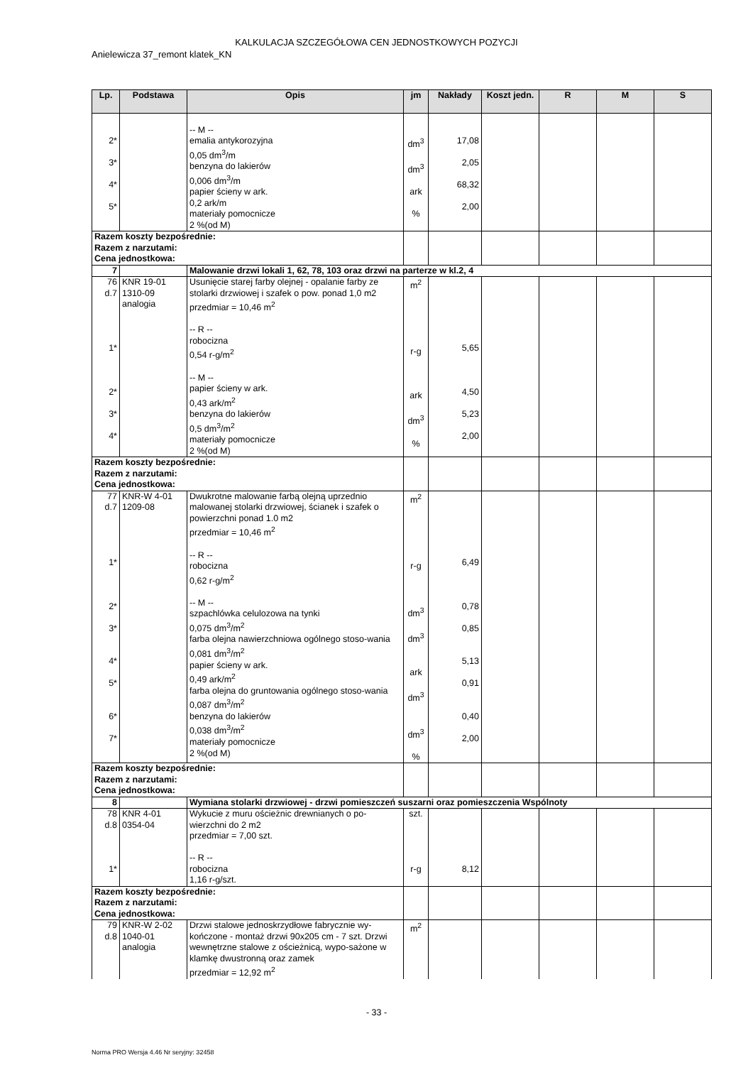KALKULACJA SZCZEGÓŁOWA CEN JEDNOSTKOWYCH POZYCJI
Anielewicza 37_remont klatek_KN
| Lp. | Podstawa | Opis | jm | Nakłady | Koszt jedn. | R | M | S |
| --- | --- | --- | --- | --- | --- | --- | --- | --- |
| 2* 3* 4* 5* | | -- M -- emalia antykorozyjna 0,05 dm<sup>3</sup>/m benzyna do lakierów 0,006 dm<sup>3</sup>/m papier ścieny w ark. 0,2 ark/m materiały pomocnicze 2 %(od M) | dm<sup>3</sup> dm<sup>3</sup> ark % | 17,08 2,05 68,32 2,00 | | | | |
| Razem koszty bezpośrednie: Razem z narzutami: Cena jednostkowa: | | | | | | | | |
| 7 | | Malowanie drzwi lokali 1, 62, 78, 103 oraz drzwi na parterze w kl.2, 4 | | | | | | |
| 76 d.7 1* 2* 3* 4* | KNR 19-01 1310-09 analogia | Usunięcie starej farby olejnej - opalanie farby ze stolarki drzwiowej i szafek o pow. ponad 1,0 m2 przedmiar = 10,46 m<sup>2</sup> -- R -- robocizna 0,54 r-g/m<sup>2</sup> -- M -- papier ścieny w ark. 0,43 ark/m<sup>2</sup> benzyna do lakierów 0,5 dm<sup>3</sup>/m<sup>2</sup> materiały pomocnicze 2 %(od M) | m<sup>2</sup> r-g ark dm<sup>3</sup> % | 5,65 4,50 5,23 2,00 | | | | |
| Razem koszty bezpośrednie: Razem z narzutami: Cena jednostkowa: | | | | | | | | |
| 77 d.7 1* 2* 3* 4* 5* 6* 7* | KNR-W 4-01 1209-08 | Dwukrotne malowanie farbą olejną uprzednio malowanej stolarki drzwiowej, ścianek i szafek o powierzchni ponad 1.0 m2 przedmiar = 10,46 m<sup>2</sup> -- R -- robocizna 0,62 r-g/m<sup>2</sup> -- M -- szpachlówka celulozowa na tynki 0,075 dm<sup>3</sup>/m<sup>2</sup> farba olejna nawierzchniowa ogólnego stoso-wania 0,081 dm<sup>3</sup>/m<sup>2</sup> papier ścieny w ark. 0,49 ark/m<sup>2</sup> farba olejna do gruntowania ogólnego stoso-wania 0,087 dm<sup>3</sup>/m<sup>2</sup> benzyna do lakierów 0,038 dm<sup>3</sup>/m<sup>2</sup> materiały pomocnicze 2 %(od M) | m<sup>2</sup> r-g dm<sup>3</sup> dm<sup>3</sup> ark dm<sup>3</sup> dm<sup>3</sup> % | 6,49 0,78 0,85 5,13 0,91 0,40 2,00 | | | | |
| Razem koszty bezpośrednie: Razem z narzutami: Cena jednostkowa: | | | | | | | | |
| 8 | | Wymiana stolarki drzwiowej - drzwi pomieszczeń suszarni oraz pomieszczenia Wspólnoty | | | | | | |
| 78 d.8 1* | KNR 4-01 0354-04 | Wykucie z muru ościeżnic drewnianych o po-wierzchni do 2 m2 przedmiar = 7,00 szt. -- R -- robocizna 1,16 r-g/szt. | szt. r-g | 8,12 | | | | |
| Razem koszty bezpośrednie: Razem z narzutami: Cena jednostkowa: | | | | | | | | |
| 79 d.8 | KNR-W 2-02 1040-01 analogia | Drzwi stalowe jednoskrzydłowe fabrycznie wy-kończone - montaż drzwi 90x205 cm - 7 szt. Drzwi wewnętrzne stalowe z ościeżnicą, wypo-sażone w klamkę dwustronną oraz zamek przedmiar = 12,92 m<sup>2</sup> | m<sup>2</sup> | | | | | |
- 33 -
Norma PRO Wersja 4.46 Nr seryjny: 32458